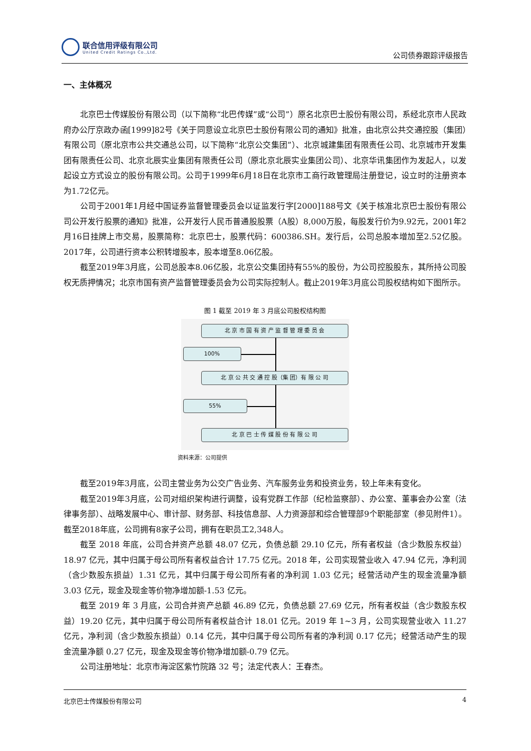联合信用评级有限公司
United Credit Ratings Co.,Ltd.
公司债券跟踪评级报告
一、主体概况
北京巴士传媒股份有限公司（以下简称“北巴传媒”或“公司”）原名北京巴士股份有限公司，系经北京市人民政府办公厅京政办函[1999]82号《关于同意设立北京巴士股份有限公司的通知》批准，由北京公共交通控股（集团）有限公司（原北京市公共交通总公司，以下简称“北京公交集团”）、北京城建集团有限责任公司、北京城市开发集团有限责任公司、北京北辰实业集团有限责任公司（原北京北辰实业集团公司）、北京华讯集团作为发起人，以发起设立方式设立的股份有限公司。公司于1999年6月18日在北京市工商行政管理局注册登记，设立时的注册资本为1.72亿元。
公司于2001年1月经中国证券监督管理委员会以证监发行字[2000]188号文《关于核准北京巴士股份有限公司公开发行股票的通知》批准，公开发行人民币普通股股票（A股）8,000万股，每股发行价为9.92元，2001年2月16日挂牌上市交易，股票简称：北京巴士，股票代码：600386.SH。发行后，公司总股本增加至2.52亿股。2017年，公司进行资本公积转增股本，股本增至8.06亿股。
截至2019年3月底，公司总股本8.06亿股，北京公交集团持有55%的股份，为公司控股股东，其所持公司股权无质押情况；北京市国有资产监督管理委员会为公司实际控制人。截止2019年3月底公司股权结构如下图所示。
图 1 截至 2019 年 3 月底公司股权结构图
北 京 市 国 有 资 产 监 督 管 理 委 员 会
100%
北 京 公 共 交 通 控 股（集 团）有 限 公 司
55%
北 京 巴 士 传 媒 股 份 有 限 公 司
资料来源：公司提供
截至2019年3月底，公司主营业务为公交广告业务、汽车服务业务和投资业务，较上年未有变化。
截至2019年3月底，公司对组织架构进行调整，设有党群工作部（纪检监察部）、办公室、董事会办公室（法律事务部）、战略发展中心、审计部、财务部、科技信息部、人力资源部和综合管理部9个职能部室（参见附件1）。截至2018年底，公司拥有8家子公司，拥有在职员工2,348人。
截至 2018 年底，公司合并资产总额 48.07 亿元，负债总额 29.10 亿元，所有者权益（含少数股东权益）18.97 亿元，其中归属于母公司所有者权益合计 17.75 亿元。2018 年，公司实现营业收入 47.94 亿元，净利润（含少数股东损益）1.31 亿元，其中归属于母公司所有者的净利润 1.03 亿元；经营活动产生的现金流量净额 3.03 亿元，现金及现金等价物净增加额-1.53 亿元。
截至 2019 年 3 月底，公司合并资产总额 46.89 亿元，负债总额 27.69 亿元，所有者权益（含少数股东权益）19.20 亿元，其中归属于母公司所有者权益合计 18.01 亿元。2019 年 1~3 月，公司实现营业收入 11.27 亿元，净利润（含少数股东损益）0.14 亿元，其中归属于母公司所有者的净利润 0.17 亿元；经营活动产生的现金流量净额 0.27 亿元，现金及现金等价物净增加额-0.79 亿元。
公司注册地址：北京市海淀区紫竹院路 32 号；法定代表人：王春杰。
北京巴士传媒股份有限公司 4